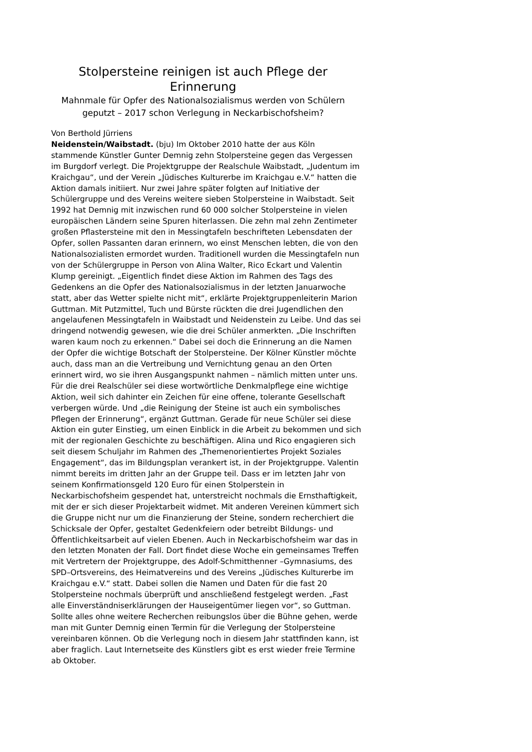Stolpersteine reinigen ist auch Pflege der Erinnerung
Mahnmale für Opfer des Nationalsozialismus werden von Schülern geputzt – 2017 schon Verlegung in Neckarbischofsheim?
Von Berthold Jürriens
Neidenstein/Waibstadt. (bju) Im Oktober 2010 hatte der aus Köln stammende Künstler Gunter Demnig zehn Stolpersteine gegen das Vergessen im Burgdorf verlegt. Die Projektgruppe der Realschule Waibstadt, „Judentum im Kraichgau“, und der Verein „Jüdisches Kulturerbe im Kraichgau e.V.“ hatten die Aktion damals initiiert. Nur zwei Jahre später folgten auf Initiative der Schülergruppe und des Vereins weitere sieben Stolpersteine in Waibstadt. Seit 1992 hat Demnig mit inzwischen rund 60 000 solcher Stolpersteine in vielen europäischen Ländern seine Spuren hiterlassen. Die zehn mal zehn Zentimeter großen Pflastersteine mit den in Messingtafeln beschrifteten Lebensdaten der Opfer, sollen Passanten daran erinnern, wo einst Menschen lebten, die von den Nationalsozialisten ermordet wurden. Traditionell wurden die Messingtafeln nun von der Schülergruppe in Person von Alina Walter, Rico Eckart und Valentin Klump gereinigt. „Eigentlich findet diese Aktion im Rahmen des Tags des Gedenkens an die Opfer des Nationalsozialismus in der letzten Januarwoche statt, aber das Wetter spielte nicht mit“, erklärte Projektgruppenleiterin Marion Guttman. Mit Putzmittel, Tuch und Bürste rückten die drei Jugendlichen den angelaufenen Messingtafeln in Waibstadt und Neidenstein zu Leibe. Und das sei dringend notwendig gewesen, wie die drei Schüler anmerkten. „Die Inschriften waren kaum noch zu erkennen.“ Dabei sei doch die Erinnerung an die Namen der Opfer die wichtige Botschaft der Stolpersteine. Der Kölner Künstler möchte auch, dass man an die Vertreibung und Vernichtung genau an den Orten erinnert wird, wo sie ihren Ausgangspunkt nahmen – nämlich mitten unter uns. Für die drei Realschüler sei diese wortwörtliche Denkmalpflege eine wichtige Aktion, weil sich dahinter ein Zeichen für eine offene, tolerante Gesellschaft verbergen würde. Und „die Reinigung der Steine ist auch ein symbolisches Pflegen der Erinnerung“, ergänzt Guttman. Gerade für neue Schüler sei diese Aktion ein guter Einstieg, um einen Einblick in die Arbeit zu bekommen und sich mit der regionalen Geschichte zu beschäftigen. Alina und Rico engagieren sich seit diesem Schuljahr im Rahmen des „Themenorientiertes Projekt Soziales Engagement“, das im Bildungsplan verankert ist, in der Projektgruppe. Valentin nimmt bereits im dritten Jahr an der Gruppe teil. Dass er im letzten Jahr von seinem Konfirmationsgeld 120 Euro für einen Stolperstein in Neckarbischofsheim gespendet hat, unterstreicht nochmals die Ernsthaftigkeit, mit der er sich dieser Projektarbeit widmet. Mit anderen Vereinen kümmert sich die Gruppe nicht nur um die Finanzierung der Steine, sondern recherchiert die Schicksale der Opfer, gestaltet Gedenkfeiern oder betreibt Bildungs- und Öffentlichkeitsarbeit auf vielen Ebenen. Auch in Neckarbischofsheim war das in den letzten Monaten der Fall. Dort findet diese Woche ein gemeinsames Treffen mit Vertretern der Projektgruppe, des Adolf-Schmitthenner –Gymnasiums, des SPD–Ortsvereins, des Heimatvereins und des Vereins „Jüdisches Kulturerbe im Kraichgau e.V.“ statt. Dabei sollen die Namen und Daten für die fast 20 Stolpersteine nochmals überprüft und anschließend festgelegt werden. „Fast alle Einverständniserklärungen der Hauseigentümer liegen vor“, so Guttman. Sollte alles ohne weitere Recherchen reibungslos über die Bühne gehen, werde man mit Gunter Demnig einen Termin für die Verlegung der Stolpersteine vereinbaren können. Ob die Verlegung noch in diesem Jahr stattfinden kann, ist aber fraglich. Laut Internetseite des Künstlers gibt es erst wieder freie Termine ab Oktober.